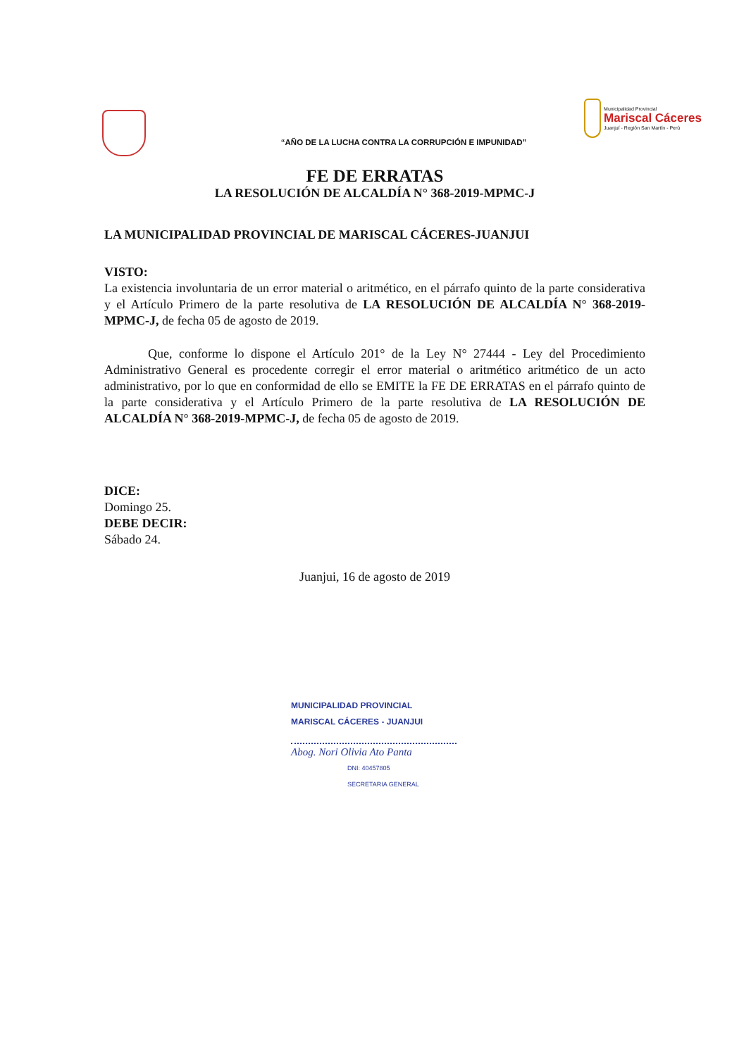Municipalidad Provincial
Mariscal Cáceres
Juanjuí - Región San Martín - Perú
“AÑO DE LA LUCHA CONTRA LA CORRUPCIÓN E IMPUNIDAD”
FE DE ERRATAS
LA RESOLUCIÓN DE ALCALDÍA N° 368-2019-MPMC-J
LA MUNICIPALIDAD PROVINCIAL DE MARISCAL CÁCERES-JUANJUI
VISTO:
La existencia involuntaria de un error material o aritmético, en el párrafo quinto de la parte considerativa y el Artículo Primero de la parte resolutiva de LA RESOLUCIÓN DE ALCALDÍA N° 368-2019-MPMC-J, de fecha 05 de agosto de 2019.
Que, conforme lo dispone el Artículo 201° de la Ley N° 27444 - Ley del Procedimiento Administrativo General es procedente corregir el error material o aritmético aritmético de un acto administrativo, por lo que en conformidad de ello se EMITE la FE DE ERRATAS en el párrafo quinto de la parte considerativa y el Artículo Primero de la parte resolutiva de LA RESOLUCIÓN DE ALCALDÍA N° 368-2019-MPMC-J, de fecha 05 de agosto de 2019.
DICE:
Domingo 25.
DEBE DECIR:
Sábado 24.
Juanjui, 16 de agosto de 2019
MUNICIPALIDAD PROVINCIAL
MARISCAL CÁCERES - JUANJUI
Abog. Nori Olivia Ato Panta
DNI: 40457805
SECRETARIA GENERAL